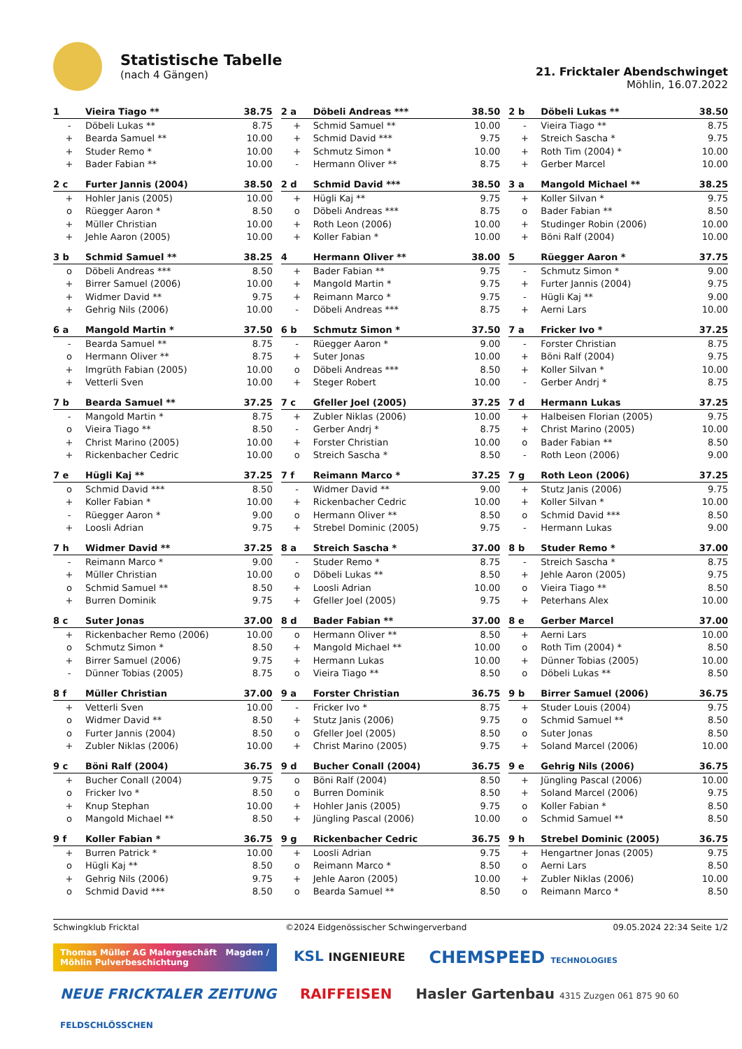Statistische Tabelle
(nach 4 Gängen)
21. Fricktaler Abendschwinget
Möhlin, 16.07.2022
| 1 | Vieira Tiago ** | 38.75 |
| --- | --- | --- |
| - | Döbeli Lukas ** | 8.75 |
| + | Bearda Samuel ** | 10.00 |
| + | Studer Remo * | 10.00 |
| + | Bader Fabian ** | 10.00 |
| 2 c | Furter Jannis (2004) | 38.50 |
| --- | --- | --- |
| + | Hohler Janis (2005) | 10.00 |
| o | Rüegger Aaron * | 8.50 |
| + | Müller Christian | 10.00 |
| + | Jehle Aaron (2005) | 10.00 |
| 3 b | Schmid Samuel ** | 38.25 |
| --- | --- | --- |
| o | Döbeli Andreas *** | 8.50 |
| + | Birrer Samuel (2006) | 10.00 |
| + | Widmer David ** | 9.75 |
| + | Gehrig Nils (2006) | 10.00 |
| 6 a | Mangold Martin * | 37.50 |
| --- | --- | --- |
| - | Bearda Samuel ** | 8.75 |
| o | Hermann Oliver ** | 8.75 |
| + | Imgrüth Fabian (2005) | 10.00 |
| + | Vetterli Sven | 10.00 |
| 7 b | Bearda Samuel ** | 37.25 |
| --- | --- | --- |
| - | Mangold Martin * | 8.75 |
| o | Vieira Tiago ** | 8.50 |
| + | Christ Marino (2005) | 10.00 |
| + | Rickenbacher Cedric | 10.00 |
| 7 e | Hügli Kaj ** | 37.25 |
| --- | --- | --- |
| o | Schmid David *** | 8.50 |
| + | Koller Fabian * | 10.00 |
| - | Rüegger Aaron * | 9.00 |
| + | Loosli Adrian | 9.75 |
| 7 h | Widmer David ** | 37.25 |
| --- | --- | --- |
| - | Reimann Marco * | 9.00 |
| + | Müller Christian | 10.00 |
| o | Schmid Samuel ** | 8.50 |
| + | Burren Dominik | 9.75 |
| 8 c | Suter Jonas | 37.00 |
| --- | --- | --- |
| + | Rickenbacher Remo (2006) | 10.00 |
| o | Schmutz Simon * | 8.50 |
| + | Birrer Samuel (2006) | 9.75 |
| - | Dünner Tobias (2005) | 8.75 |
| 8 f | Müller Christian | 37.00 |
| --- | --- | --- |
| + | Vetterli Sven | 10.00 |
| o | Widmer David ** | 8.50 |
| o | Furter Jannis (2004) | 8.50 |
| + | Zubler Niklas (2006) | 10.00 |
| 9 c | Böni Ralf (2004) | 36.75 |
| --- | --- | --- |
| + | Bucher Conall (2004) | 9.75 |
| o | Fricker Ivo * | 8.50 |
| + | Knup Stephan | 10.00 |
| o | Mangold Michael ** | 8.50 |
| 9 f | Koller Fabian * | 36.75 |
| --- | --- | --- |
| + | Burren Patrick * | 10.00 |
| o | Hügli Kaj ** | 8.50 |
| + | Gehrig Nils (2006) | 9.75 |
| o | Schmid David *** | 8.50 |
| 2 a | Döbeli Andreas *** | 38.50 |
| --- | --- | --- |
| + | Schmid Samuel ** | 10.00 |
| + | Schmid David *** | 9.75 |
| + | Schmutz Simon * | 10.00 |
| - | Hermann Oliver ** | 8.75 |
| 2 d | Schmid David *** | 38.50 |
| --- | --- | --- |
| + | Hügli Kaj ** | 9.75 |
| o | Döbeli Andreas *** | 8.75 |
| + | Roth Leon (2006) | 10.00 |
| + | Koller Fabian * | 10.00 |
| 4 | Hermann Oliver ** | 38.00 |
| --- | --- | --- |
| + | Bader Fabian ** | 9.75 |
| + | Mangold Martin * | 9.75 |
| + | Reimann Marco * | 9.75 |
| - | Döbeli Andreas *** | 8.75 |
| 6 b | Schmutz Simon * | 37.50 |
| --- | --- | --- |
| - | Rüegger Aaron * | 9.00 |
| + | Suter Jonas | 10.00 |
| o | Döbeli Andreas *** | 8.50 |
| + | Steger Robert | 10.00 |
| 7 c | Gfeller Joel (2005) | 37.25 |
| --- | --- | --- |
| + | Zubler Niklas (2006) | 10.00 |
| - | Gerber Andrj * | 8.75 |
| + | Forster Christian | 10.00 |
| o | Streich Sascha * | 8.50 |
| 7 f | Reimann Marco * | 37.25 |
| --- | --- | --- |
| - | Widmer David ** | 9.00 |
| + | Rickenbacher Cedric | 10.00 |
| o | Hermann Oliver ** | 8.50 |
| + | Strebel Dominic (2005) | 9.75 |
| 8 a | Streich Sascha * | 37.00 |
| --- | --- | --- |
| - | Studer Remo * | 8.75 |
| o | Döbeli Lukas ** | 8.50 |
| + | Loosli Adrian | 10.00 |
| + | Gfeller Joel (2005) | 9.75 |
| 8 d | Bader Fabian ** | 37.00 |
| --- | --- | --- |
| o | Hermann Oliver ** | 8.50 |
| + | Mangold Michael ** | 10.00 |
| + | Hermann Lukas | 10.00 |
| o | Vieira Tiago ** | 8.50 |
| 9 a | Forster Christian | 36.75 |
| --- | --- | --- |
| - | Fricker Ivo * | 8.75 |
| + | Stutz Janis (2006) | 9.75 |
| o | Gfeller Joel (2005) | 8.50 |
| + | Christ Marino (2005) | 9.75 |
| 9 d | Bucher Conall (2004) | 36.75 |
| --- | --- | --- |
| o | Böni Ralf (2004) | 8.50 |
| o | Burren Dominik | 8.50 |
| + | Hohler Janis (2005) | 9.75 |
| + | Jüngling Pascal (2006) | 10.00 |
| 9 g | Rickenbacher Cedric | 36.75 |
| --- | --- | --- |
| + | Loosli Adrian | 9.75 |
| o | Reimann Marco * | 8.50 |
| + | Jehle Aaron (2005) | 10.00 |
| o | Bearda Samuel ** | 8.50 |
| 2 b | Döbeli Lukas ** | 38.50 |
| --- | --- | --- |
| - | Vieira Tiago ** | 8.75 |
| + | Streich Sascha * | 9.75 |
| + | Roth Tim (2004) * | 10.00 |
| + | Gerber Marcel | 10.00 |
| 3 a | Mangold Michael ** | 38.25 |
| --- | --- | --- |
| + | Koller Silvan * | 9.75 |
| o | Bader Fabian ** | 8.50 |
| + | Studinger Robin (2006) | 10.00 |
| + | Böni Ralf (2004) | 10.00 |
| 5 | Rüegger Aaron * | 37.75 |
| --- | --- | --- |
| - | Schmutz Simon * | 9.00 |
| + | Furter Jannis (2004) | 9.75 |
| - | Hügli Kaj ** | 9.00 |
| + | Aerni Lars | 10.00 |
| 7 a | Fricker Ivo * | 37.25 |
| --- | --- | --- |
| - | Forster Christian | 8.75 |
| + | Böni Ralf (2004) | 9.75 |
| + | Koller Silvan * | 10.00 |
| - | Gerber Andrj * | 8.75 |
| 7 d | Hermann Lukas | 37.25 |
| --- | --- | --- |
| + | Halbeisen Florian (2005) | 9.75 |
| + | Christ Marino (2005) | 10.00 |
| o | Bader Fabian ** | 8.50 |
| - | Roth Leon (2006) | 9.00 |
| 7 g | Roth Leon (2006) | 37.25 |
| --- | --- | --- |
| + | Stutz Janis (2006) | 9.75 |
| + | Koller Silvan * | 10.00 |
| o | Schmid David *** | 8.50 |
| - | Hermann Lukas | 9.00 |
| 8 b | Studer Remo * | 37.00 |
| --- | --- | --- |
| - | Streich Sascha * | 8.75 |
| + | Jehle Aaron (2005) | 9.75 |
| o | Vieira Tiago ** | 8.50 |
| + | Peterhans Alex | 10.00 |
| 8 e | Gerber Marcel | 37.00 |
| --- | --- | --- |
| + | Aerni Lars | 10.00 |
| o | Roth Tim (2004) * | 8.50 |
| + | Dünner Tobias (2005) | 10.00 |
| o | Döbeli Lukas ** | 8.50 |
| 9 b | Birrer Samuel (2006) | 36.75 |
| --- | --- | --- |
| + | Studer Louis (2004) | 9.75 |
| o | Schmid Samuel ** | 8.50 |
| o | Suter Jonas | 8.50 |
| + | Soland Marcel (2006) | 10.00 |
| 9 e | Gehrig Nils (2006) | 36.75 |
| --- | --- | --- |
| + | Jüngling Pascal (2006) | 10.00 |
| + | Soland Marcel (2006) | 9.75 |
| o | Koller Fabian * | 8.50 |
| o | Schmid Samuel ** | 8.50 |
| 9 h | Strebel Dominic (2005) | 36.75 |
| --- | --- | --- |
| + | Hengartner Jonas (2005) | 9.75 |
| o | Aerni Lars | 8.50 |
| + | Zubler Niklas (2006) | 10.00 |
| o | Reimann Marco * | 8.50 |
Schwingklub Fricktal ©2024 Eidgenössischer Schwingerverband 09.05.2024 22:34 Seite 1/2
Thomas Müller AG Malergeschäft Magden / Möhlin Pulverbeschichtung
KSL INGENIEURE
CHEMSPEED TECHNOLOGIES
NEUE FRICKTALER ZEITUNG
RAIFFEISEN
Hasler Gartenbau 4315 Zuzgen 061 875 90 60
FELDSCHLÖSSCHEN